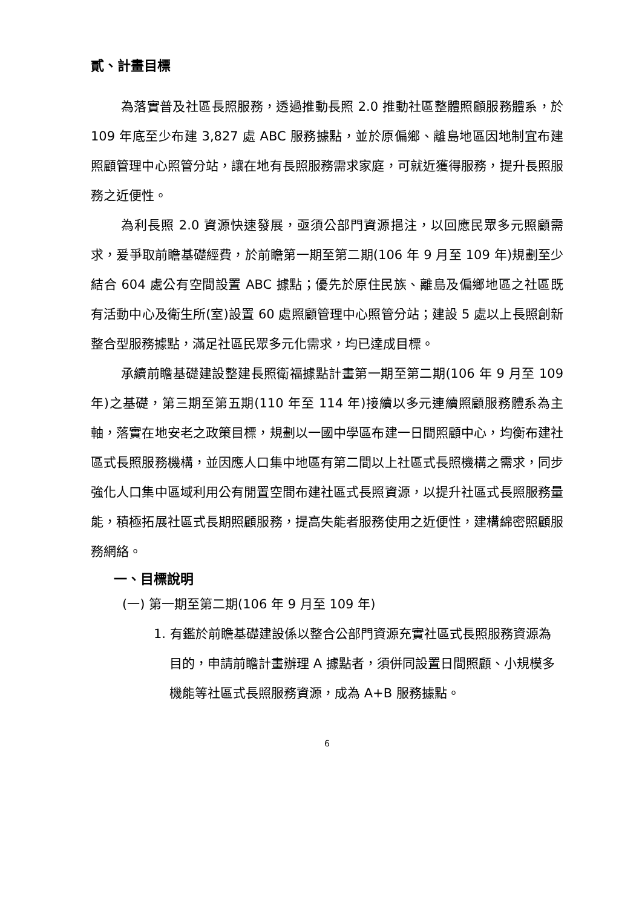貳、計畫目標
為落實普及社區長照服務，透過推動長照 2.0 推動社區整體照顧服務體系，於 109 年底至少布建 3,827 處 ABC 服務據點，並於原偏鄉、離島地區因地制宜布建照顧管理中心照管分站，讓在地有長照服務需求家庭，可就近獲得服務，提升長照服務之近便性。
為利長照 2.0 資源快速發展，亟須公部門資源挹注，以回應民眾多元照顧需求，爰爭取前瞻基礎經費，於前瞻第一期至第二期(106 年 9 月至 109 年)規劃至少結合 604 處公有空間設置 ABC 據點；優先於原住民族、離島及偏鄉地區之社區既有活動中心及衛生所(室)設置 60 處照顧管理中心照管分站；建設 5 處以上長照創新整合型服務據點，滿足社區民眾多元化需求，均已達成目標。
承續前瞻基礎建設整建長照衛福據點計畫第一期至第二期(106 年 9 月至 109 年)之基礎，第三期至第五期(110 年至 114 年)接續以多元連續照顧服務體系為主軸，落實在地安老之政策目標，規劃以一國中學區布建一日間照顧中心，均衡布建社區式長照服務機構，並因應人口集中地區有第二間以上社區式長照機構之需求，同步強化人口集中區域利用公有閒置空間布建社區式長照資源，以提升社區式長照服務量能，積極拓展社區式長期照顧服務，提高失能者服務使用之近便性，建構綿密照顧服務網絡。
一、目標說明
(一) 第一期至第二期(106 年 9 月至 109 年)
1. 有鑑於前瞻基礎建設係以整合公部門資源充實社區式長照服務資源為目的，申請前瞻計畫辦理 A 據點者，須併同設置日間照顧、小規模多機能等社區式長照服務資源，成為 A+B 服務據點。
6